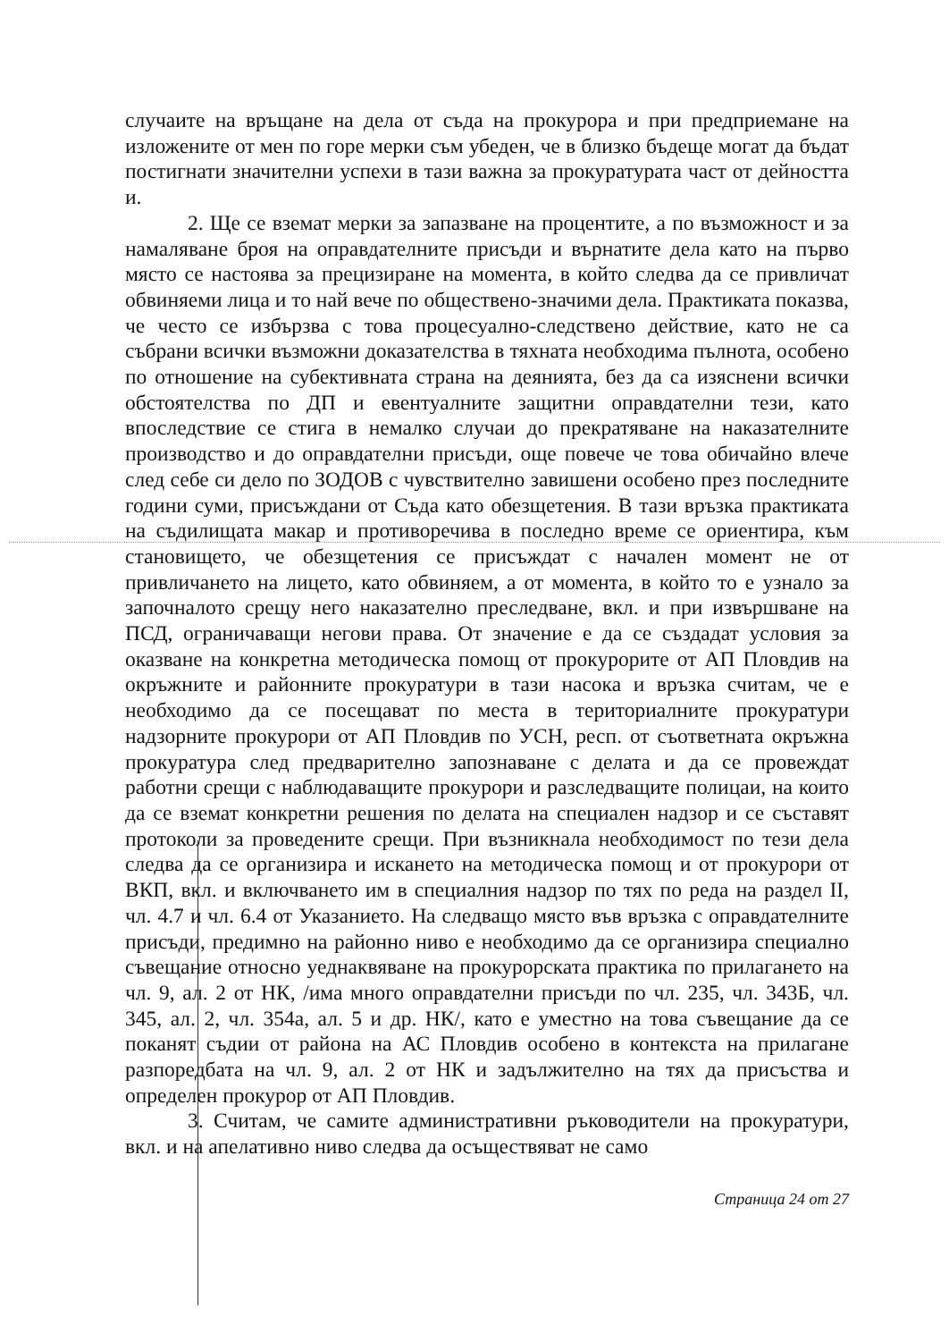случаите на връщане на дела от съда на прокурора и при предприемане на изложените от мен по горе мерки съм убеден, че в близко бъдеще могат да бъдат постигнати значителни успехи в тази важна за прокуратурата част от дейността и.
2. Ще се вземат мерки за запазване на процентите, а по възможност и за намаляване броя на оправдателните присъди и върнатите дела като на първо място се настоява за прецизиране на момента, в който следва да се привличат обвиняеми лица и то най вече по обществено-значими дела. Практиката показва, че често се избързва с това процесуално-следствено действие, като не са събрани всички възможни доказателства в тяхната необходима пълнота, особено по отношение на субективната страна на деянията, без да са изяснени всички обстоятелства по ДП и евентуалните защитни оправдателни тези, като впоследствие се стига в немалко случаи до прекратяване на наказателните производство и до оправдателни присъди, още повече че това обичайно влече след себе си дело по ЗОДОВ с чувствително завишени особено през последните години суми, присъждани от Съда като обезщетения. В тази връзка практиката на съдилищата макар и противоречива в последно време се ориентира, към становището, че обезщетения се присъждат с начален момент не от привличането на лицето, като обвиняем, а от момента, в който то е узнало за започналото срещу него наказателно преследване, вкл. и при извършване на ПСД, ограничаващи негови права. От значение е да се създадат условия за оказване на конкретна методическа помощ от прокурорите от АП Пловдив на окръжните и районните прокуратури в тази насока и връзка считам, че е необходимо да се посещават по места в териториалните прокуратури надзорните прокурори от АП Пловдив по УСН, респ. от съответната окръжна прокуратура след предварително запознаване с делата и да се провеждат работни срещи с наблюдаващите прокурори и разследващите полицаи, на които да се вземат конкретни решения по делата на специален надзор и се съставят протоколи за проведените срещи. При възникнала необходимост по тези дела следва да се организира и искането на методическа помощ и от прокурори от ВКП, вкл. и включването им в специалния надзор по тях по реда на раздел II, чл. 4.7 и чл. 6.4 от Указанието. На следващо място във връзка с оправдателните присъди, предимно на районно ниво е необходимо да се организира специално съвещание относно уеднаквяване на прокурорската практика по прилагането на чл. 9, ал. 2 от НК, /има много оправдателни присъди по чл. 235, чл. 343Б, чл. 345, ал. 2, чл. 354а, ал. 5 и др. НК/, като е уместно на това съвещание да се поканят съдии от района на АС Пловдив особено в контекста на прилагане разпоредбата на чл. 9, ал. 2 от НК и задължително на тях да присъства и определен прокурор от АП Пловдив.
3. Считам, че самите административни ръководители на прокуратури, вкл. и на апелативно ниво следва да осъществяват не само
Страница 24 от 27